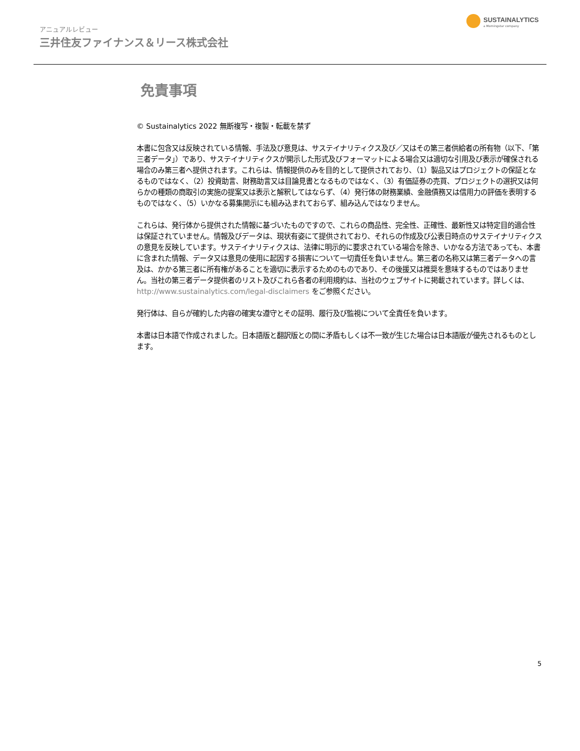アニュアルレビュー
三井住友ファイナンス＆リース株式会社
SUSTAINALYTICS
a Morningstar company
免責事項
© Sustainalytics 2022 無断複写・複製・転載を禁ず
本書に包含又は反映されている情報、手法及び意見は、サステイナリティクス及び／又はその第三者供給者の所有物（以下、「第三者データ」）であり、サステイナリティクスが開示した形式及びフォーマットによる場合又は適切な引用及び表示が確保される場合のみ第三者へ提供されます。これらは、情報提供のみを目的として提供されており、（1）製品又はプロジェクトの保証となるものではなく、（2）投資助言、財務助言又は目論見書となるものではなく、（3）有価証券の売買、プロジェクトの選択又は何らかの種類の商取引の実施の提案又は表示と解釈してはならず、（4）発行体の財務業績、金融債務又は信用力の評価を表明するものではなく、（5）いかなる募集開示にも組み込まれておらず、組み込んではなりません。
これらは、発行体から提供された情報に基づいたものですので、これらの商品性、完全性、正確性、最新性又は特定目的適合性は保証されていません。情報及びデータは、現状有姿にて提供されており、それらの作成及び公表日時点のサステイナリティクスの意見を反映しています。サステイナリティクスは、法律に明示的に要求されている場合を除き、いかなる方法であっても、本書に含まれた情報、データ又は意見の使用に起因する損害について一切責任を負いません。第三者の名称又は第三者データへの言及は、かかる第三者に所有権があることを適切に表示するためのものであり、その後援又は推奨を意味するものではありません。当社の第三者データ提供者のリスト及びこれら各者の利用規約は、当社のウェブサイトに掲載されています。詳しくは、http://www.sustainalytics.com/legal-disclaimers をご参照ください。
発行体は、自らが確約した内容の確実な遵守とその証明、履行及び監視について全責任を負います。
本書は日本語で作成されました。日本語版と翻訳版との間に矛盾もしくは不一致が生じた場合は日本語版が優先されるものとします。
5